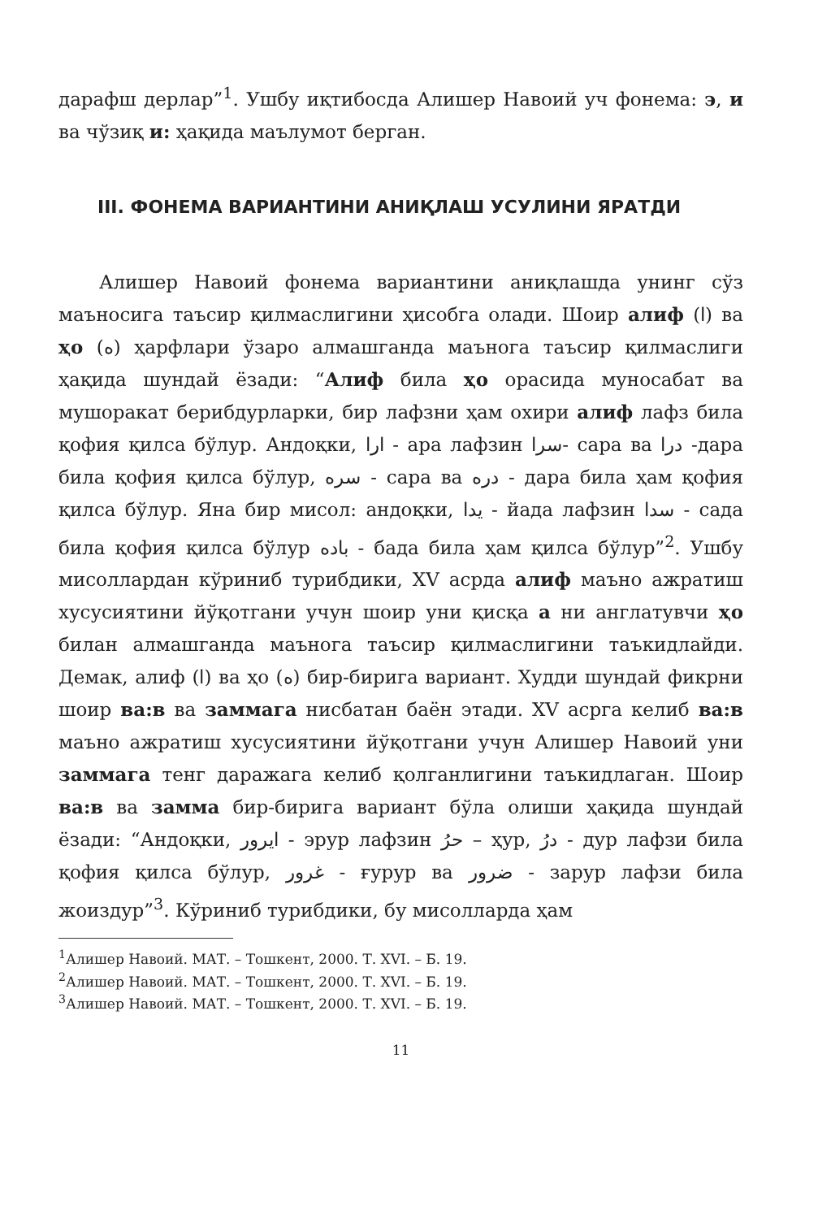дарафш дерлар”<sup>1</sup>. Ушбу иқтибосда Алишер Навоий уч фонема: э, и ва чўзиқ и: ҳақида маълумот берган.
III. ФОНЕМА ВАРИАНТИНИ АНИҚЛАШ УСУЛИНИ ЯРАТДИ
Алишер Навоий фонема вариантини аниқлашда унинг сўз маъносига таъсир қилмаслигини ҳисобга олади. Шоир алиф (ا) ва ҳо (ه) ҳарфлари ўзаро алмашганда маънога таъсир қилмаслиги ҳақида шундай ёзади: “Алиф била ҳо орасида муносабат ва мушоракат берибдурларки, бир лафзни ҳам охири алиф лафз била қофия қилса бўлур. Андоқки, ارا - ара лафзин سرا- сара ва درا -дара била қофия қилса бўлур, سره - сара ва دره - дара била ҳам қофия қилса бўлур. Яна бир мисол: андоқки, يدا - йада лафзин سدا - сада била қофия қилса бўлур باده - бада била ҳам қилса бўлур”<sup>2</sup>. Ушбу мисоллардан кўриниб турибдики, XV асрда алиф маъно ажратиш хусусиятини йўқотгани учун шоир уни қисқа а ни англатувчи ҳо билан алмашганда маънога таъсир қилмаслигини таъкидлайди. Демак, алиф (ا) ва ҳо (ه) бир-бирига вариант. Худди шундай фикрни шоир ва:в ва заммага нисбатан баён этади. XV асрга келиб ва:в маъно ажратиш хусусиятини йўқотгани учун Алишер Навоий уни заммага тенг даражага келиб қолганлигини таъкидлаган. Шоир ва:в ва замма бир-бирига вариант бўла олиши ҳақида шундай ёзади: “Андоқки, ايرور - эрур лафзин حرُ – ҳур, درُ - дур лафзи била қофия қилса бўлур, غرور - ғурур ва ضرور - зарур лафзи била жоиздур”<sup>3</sup>. Кўриниб турибдики, бу мисолларда ҳам
<sup>1</sup> Алишер Навоий. МАТ. – Тошкент, 2000. Т. XVI. – Б. 19.
<sup>2</sup> Алишер Навоий. МАТ. – Тошкент, 2000. Т. XVI. – Б. 19.
<sup>3</sup> Алишер Навоий. МАТ. – Тошкент, 2000. Т. XVI. – Б. 19.
11